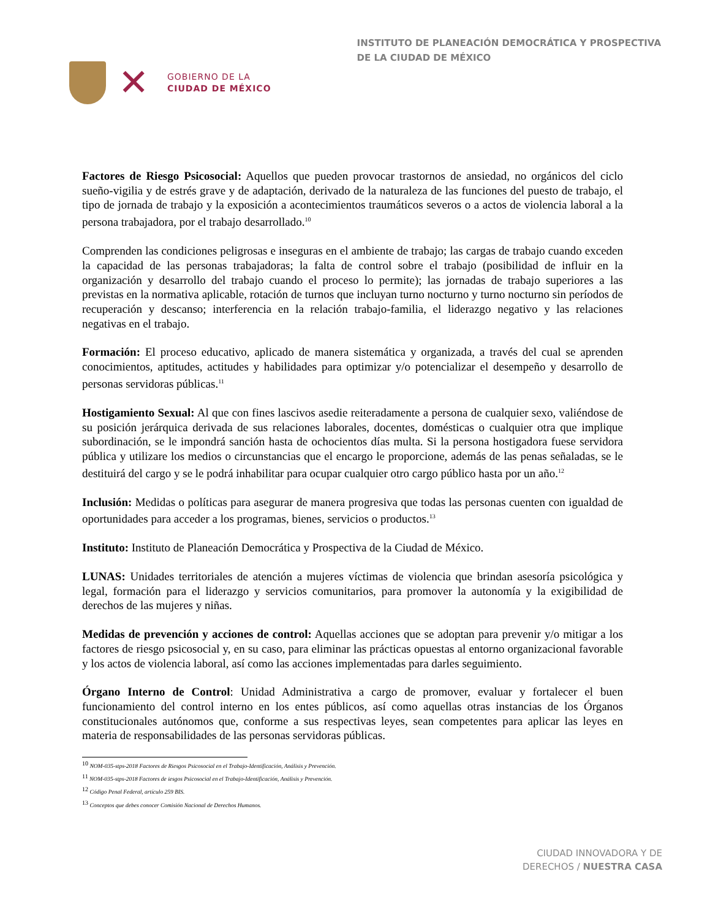✕
GOBIERNO DE LA
CIUDAD DE MÉXICO
INSTITUTO DE PLANEACIÓN DEMOCRÁTICA Y PROSPECTIVA
DE LA CIUDAD DE MÉXICO
Factores de Riesgo Psicosocial: Aquellos que pueden provocar trastornos de ansiedad, no orgánicos del ciclo sueño-vigilia y de estrés grave y de adaptación, derivado de la naturaleza de las funciones del puesto de trabajo, el tipo de jornada de trabajo y la exposición a acontecimientos traumáticos severos o a actos de violencia laboral a la persona trabajadora, por el trabajo desarrollado.<sup>10</sup>
Comprenden las condiciones peligrosas e inseguras en el ambiente de trabajo; las cargas de trabajo cuando exceden la capacidad de las personas trabajadoras; la falta de control sobre el trabajo (posibilidad de influir en la organización y desarrollo del trabajo cuando el proceso lo permite); las jornadas de trabajo superiores a las previstas en la normativa aplicable, rotación de turnos que incluyan turno nocturno y turno nocturno sin períodos de recuperación y descanso; interferencia en la relación trabajo-familia, el liderazgo negativo y las relaciones negativas en el trabajo.
Formación: El proceso educativo, aplicado de manera sistemática y organizada, a través del cual se aprenden conocimientos, aptitudes, actitudes y habilidades para optimizar y/o potencializar el desempeño y desarrollo de personas servidoras públicas.<sup>11</sup>
Hostigamiento Sexual: Al que con fines lascivos asedie reiteradamente a persona de cualquier sexo, valiéndose de su posición jerárquica derivada de sus relaciones laborales, docentes, domésticas o cualquier otra que implique subordinación, se le impondrá sanción hasta de ochocientos días multa. Si la persona hostigadora fuese servidora pública y utilizare los medios o circunstancias que el encargo le proporcione, además de las penas señaladas, se le destituirá del cargo y se le podrá inhabilitar para ocupar cualquier otro cargo público hasta por un año.<sup>12</sup>
Inclusión: Medidas o políticas para asegurar de manera progresiva que todas las personas cuenten con igualdad de oportunidades para acceder a los programas, bienes, servicios o productos.<sup>13</sup>
Instituto: Instituto de Planeación Democrática y Prospectiva de la Ciudad de México.
LUNAS: Unidades territoriales de atención a mujeres víctimas de violencia que brindan asesoría psicológica y legal, formación para el liderazgo y servicios comunitarios, para promover la autonomía y la exigibilidad de derechos de las mujeres y niñas.
Medidas de prevención y acciones de control: Aquellas acciones que se adoptan para prevenir y/o mitigar a los factores de riesgo psicosocial y, en su caso, para eliminar las prácticas opuestas al entorno organizacional favorable y los actos de violencia laboral, así como las acciones implementadas para darles seguimiento.
Órgano Interno de Control: Unidad Administrativa a cargo de promover, evaluar y fortalecer el buen funcionamiento del control interno en los entes públicos, así como aquellas otras instancias de los Órganos constitucionales autónomos que, conforme a sus respectivas leyes, sean competentes para aplicar las leyes en materia de responsabilidades de las personas servidoras públicas.
<sup>10</sup> NOM-035-stps-2018 Factores de Riesgos Psicosocial en el Trabajo-Identificación, Análisis y Prevención.
<sup>11</sup> NOM-035-stps-2018 Factores de iesgos Psicosocial en el Trabajo-Identificación, Análisis y Prevención.
<sup>12</sup> Código Penal Federal, artículo 259 BIS.
<sup>13</sup> Conceptos que debes conocer Comisión Nacional de Derechos Humanos.
CIUDAD INNOVADORA Y DE
DERECHOS / NUESTRA CASA